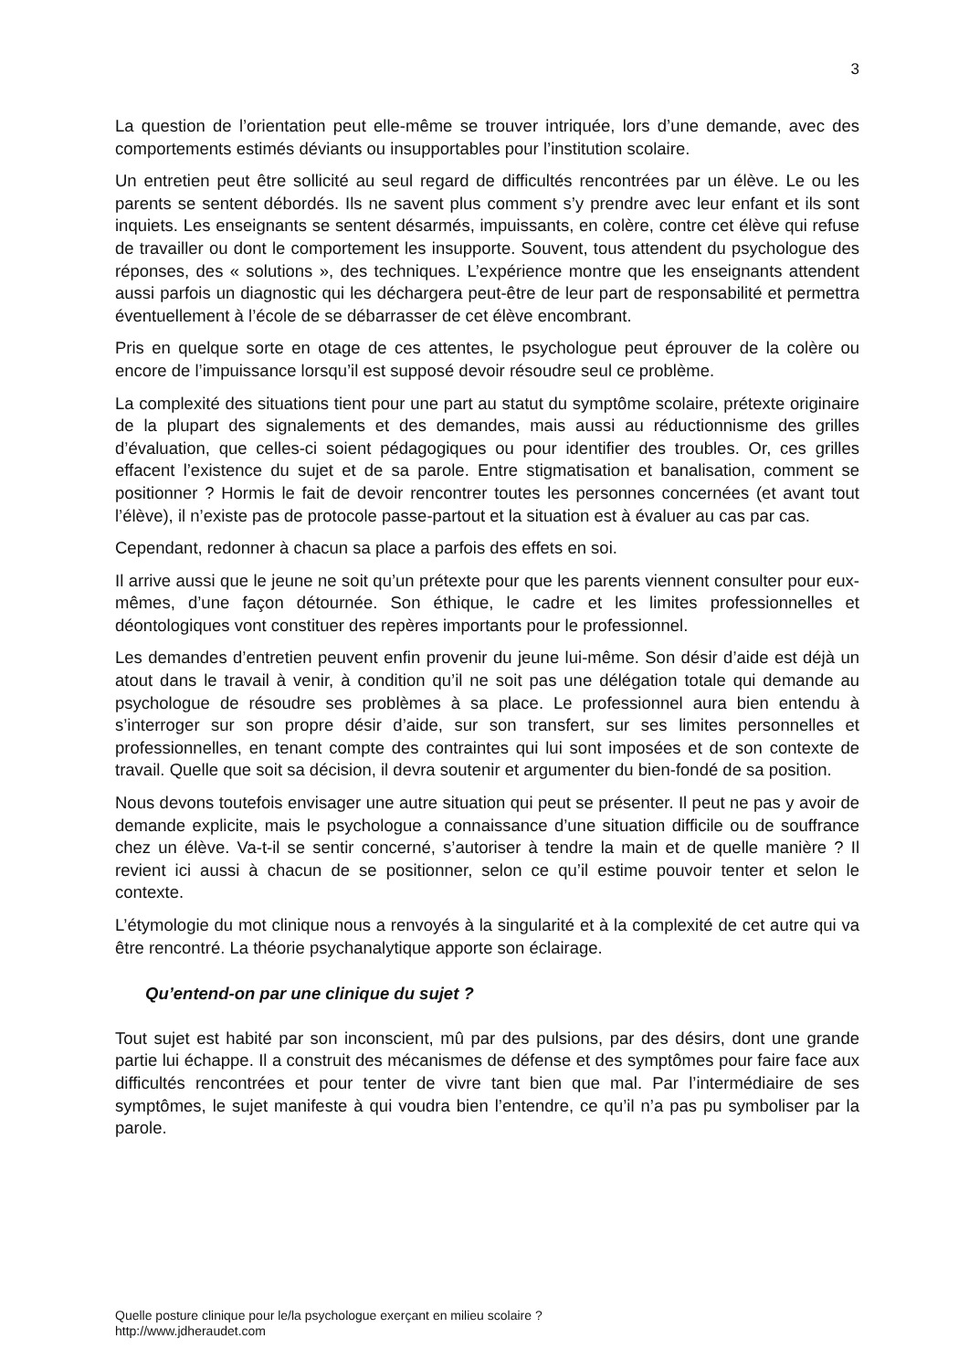3
La question de l’orientation peut elle-même se trouver intriquée, lors d’une demande, avec des comportements estimés déviants ou insupportables pour l’institution scolaire.
Un entretien peut être sollicité au seul regard de difficultés rencontrées par un élève. Le ou les parents se sentent débordés. Ils ne savent plus comment s’y prendre avec leur enfant et ils sont inquiets. Les enseignants se sentent désarmés, impuissants, en colère, contre cet élève qui refuse de travailler ou dont le comportement les insupporte. Souvent, tous attendent du psychologue des réponses, des « solutions », des techniques. L’expérience montre que les enseignants attendent aussi parfois un diagnostic qui les déchargera peut-être de leur part de responsabilité et permettra éventuellement à l’école de se débarrasser de cet élève encombrant.
Pris en quelque sorte en otage de ces attentes, le psychologue peut éprouver de la colère ou encore de l’impuissance lorsqu’il est supposé devoir résoudre seul ce problème.
La complexité des situations tient pour une part au statut du symptôme scolaire, prétexte originaire de la plupart des signalements et des demandes, mais aussi au réductionnisme des grilles d’évaluation, que celles-ci soient pédagogiques ou pour identifier des troubles. Or, ces grilles effacent l’existence du sujet et de sa parole. Entre stigmatisation et banalisation, comment se positionner ? Hormis le fait de devoir rencontrer toutes les personnes concernées (et avant tout l’élève), il n’existe pas de protocole passe-partout et la situation est à évaluer au cas par cas.
Cependant, redonner à chacun sa place a parfois des effets en soi.
Il arrive aussi que le jeune ne soit qu’un prétexte pour que les parents viennent consulter pour eux-mêmes, d’une façon détournée. Son éthique, le cadre et les limites professionnelles et déontologiques vont constituer des repères importants pour le professionnel.
Les demandes d’entretien peuvent enfin provenir du jeune lui-même. Son désir d’aide est déjà un atout dans le travail à venir, à condition qu’il ne soit pas une délégation totale qui demande au psychologue de résoudre ses problèmes à sa place. Le professionnel aura bien entendu à s’interroger sur son propre désir d’aide, sur son transfert, sur ses limites personnelles et professionnelles, en tenant compte des contraintes qui lui sont imposées et de son contexte de travail. Quelle que soit sa décision, il devra soutenir et argumenter du bien-fondé de sa position.
Nous devons toutefois envisager une autre situation qui peut se présenter. Il peut ne pas y avoir de demande explicite, mais le psychologue a connaissance d’une situation difficile ou de souffrance chez un élève. Va-t-il se sentir concerné, s’autoriser à tendre la main et de quelle manière ? Il revient ici aussi à chacun de se positionner, selon ce qu’il estime pouvoir tenter et selon le contexte.
L’étymologie du mot clinique nous a renvoyés à la singularité et à la complexité de cet autre qui va être rencontré. La théorie psychanalytique apporte son éclairage.
Qu’entend-on par une clinique du sujet ?
Tout sujet est habité par son inconscient, mû par des pulsions, par des désirs, dont une grande partie lui échappe. Il a construit des mécanismes de défense et des symptômes pour faire face aux difficultés rencontrées et pour tenter de vivre tant bien que mal. Par l’intermédiaire de ses symptômes, le sujet manifeste à qui voudra bien l’entendre, ce qu’il n’a pas pu symboliser par la parole.
Quelle posture clinique pour le/la psychologue exerçant en milieu scolaire ?
http://www.jdheraudet.com